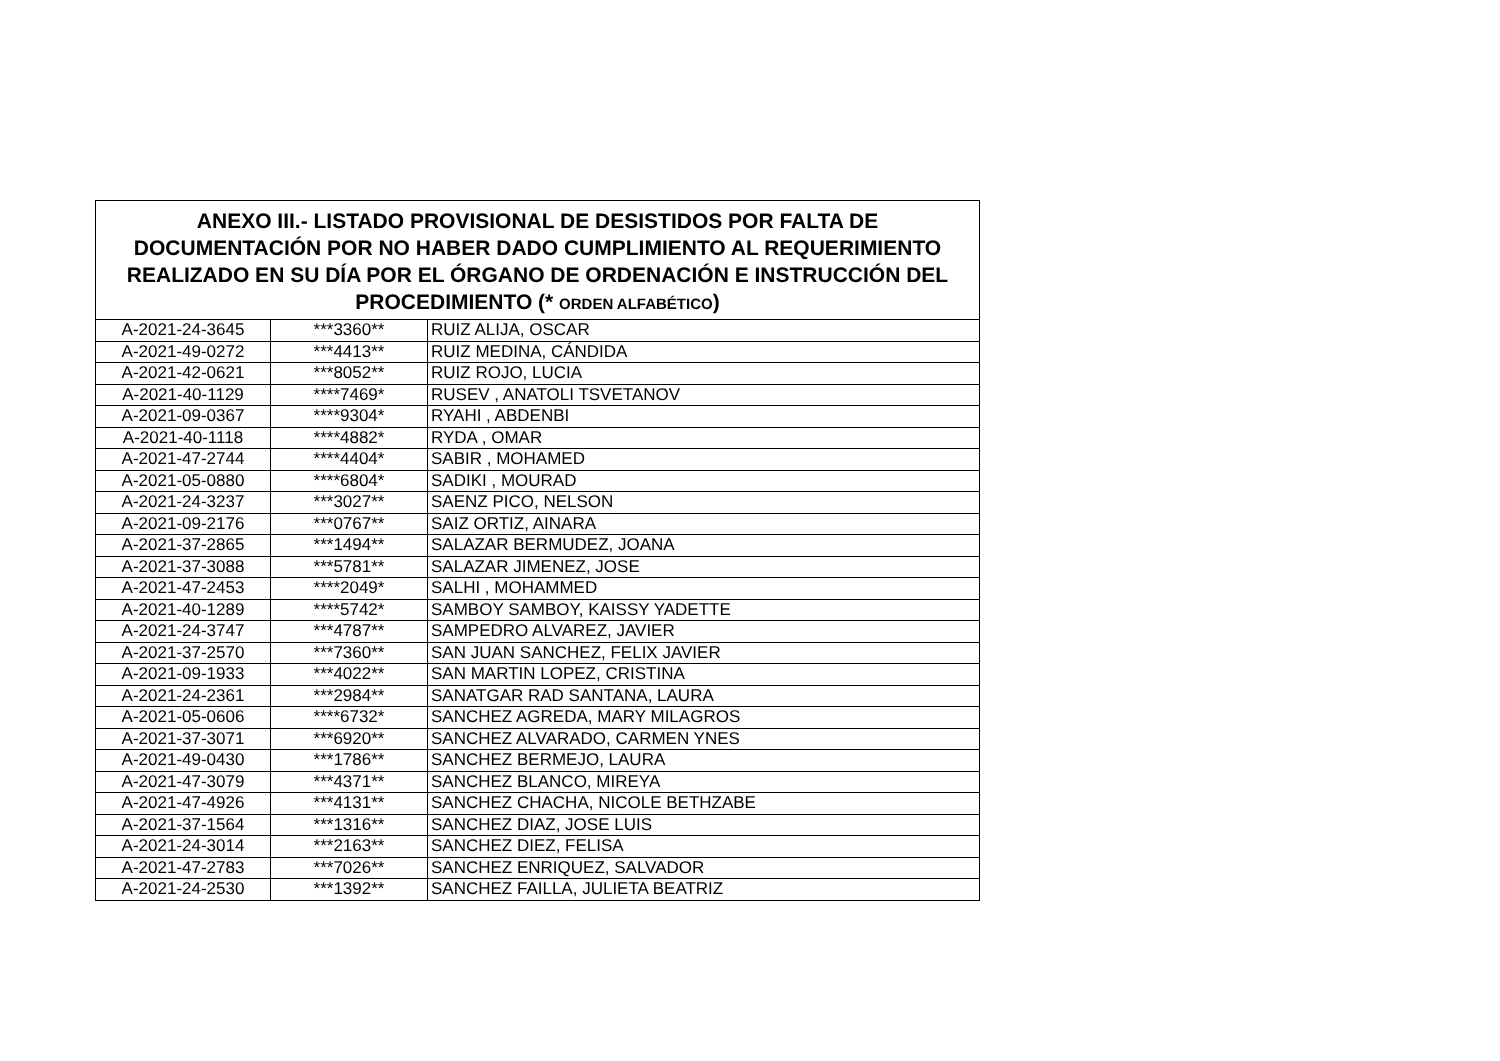| ANEXO III.- LISTADO PROVISIONAL DE DESISTIDOS POR FALTA DE DOCUMENTACIÓN POR NO HABER DADO CUMPLIMIENTO AL REQUERIMIENTO REALIZADO EN SU DÍA POR EL ÓRGANO DE ORDENACIÓN E INSTRUCCIÓN DEL PROCEDIMIENTO (* ORDEN ALFABÉTICO ) | | |
| --- | --- | --- |
| A-2021-24-3645 | ***3360** | RUIZ ALIJA, OSCAR |
| A-2021-49-0272 | ***4413** | RUIZ MEDINA, CÁNDIDA |
| A-2021-42-0621 | ***8052** | RUIZ ROJO, LUCIA |
| A-2021-40-1129 | ****7469* | RUSEV , ANATOLI TSVETANOV |
| A-2021-09-0367 | ****9304* | RYAHI , ABDENBI |
| A-2021-40-1118 | ****4882* | RYDA , OMAR |
| A-2021-47-2744 | ****4404* | SABIR , MOHAMED |
| A-2021-05-0880 | ****6804* | SADIKI , MOURAD |
| A-2021-24-3237 | ***3027** | SAENZ PICO, NELSON |
| A-2021-09-2176 | ***0767** | SAIZ ORTIZ, AINARA |
| A-2021-37-2865 | ***1494** | SALAZAR BERMUDEZ, JOANA |
| A-2021-37-3088 | ***5781** | SALAZAR JIMENEZ, JOSE |
| A-2021-47-2453 | ****2049* | SALHI , MOHAMMED |
| A-2021-40-1289 | ****5742* | SAMBOY SAMBOY, KAISSY YADETTE |
| A-2021-24-3747 | ***4787** | SAMPEDRO ALVAREZ, JAVIER |
| A-2021-37-2570 | ***7360** | SAN JUAN SANCHEZ, FELIX JAVIER |
| A-2021-09-1933 | ***4022** | SAN MARTIN LOPEZ, CRISTINA |
| A-2021-24-2361 | ***2984** | SANATGAR RAD SANTANA, LAURA |
| A-2021-05-0606 | ****6732* | SANCHEZ AGREDA, MARY MILAGROS |
| A-2021-37-3071 | ***6920** | SANCHEZ ALVARADO, CARMEN YNES |
| A-2021-49-0430 | ***1786** | SANCHEZ BERMEJO, LAURA |
| A-2021-47-3079 | ***4371** | SANCHEZ BLANCO, MIREYA |
| A-2021-47-4926 | ***4131** | SANCHEZ CHACHA, NICOLE BETHZABE |
| A-2021-37-1564 | ***1316** | SANCHEZ DIAZ, JOSE LUIS |
| A-2021-24-3014 | ***2163** | SANCHEZ DIEZ, FELISA |
| A-2021-47-2783 | ***7026** | SANCHEZ ENRIQUEZ, SALVADOR |
| A-2021-24-2530 | ***1392** | SANCHEZ FAILLA, JULIETA BEATRIZ |